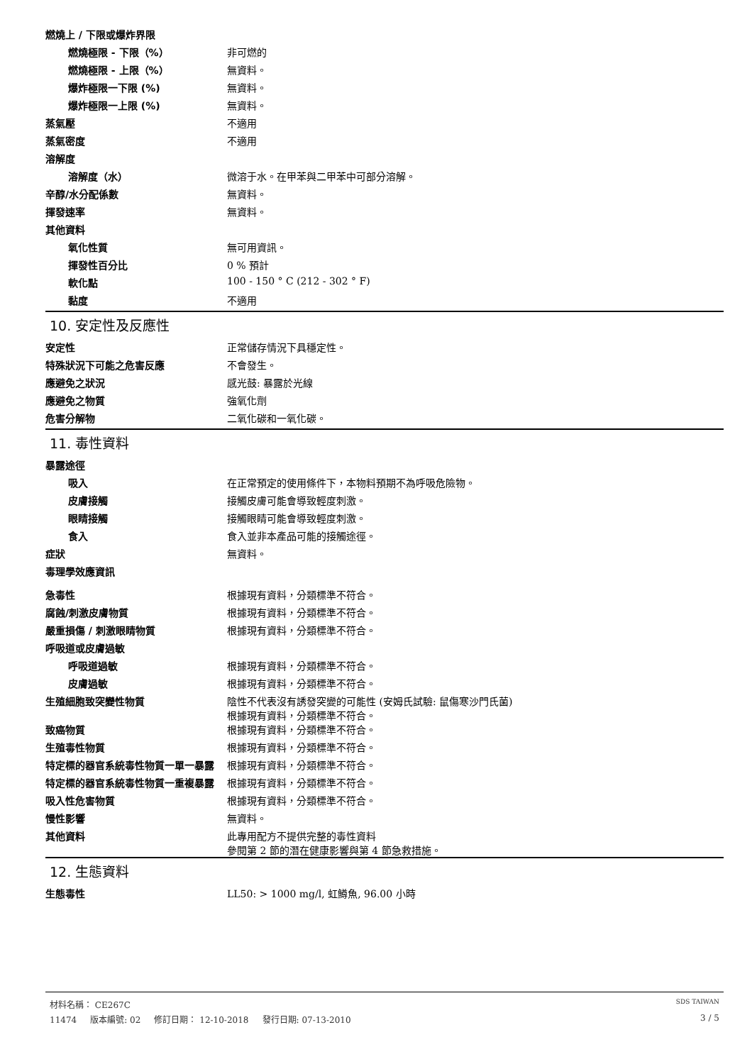燃燒上 / 下限或爆炸界限
燃燒極限 - 下限（%） 非可燃的
燃燒極限 - 上限（%） 無資料。
爆炸極限一下限 (%) 無資料。
爆炸極限一上限 (%) 無資料。
蒸氣壓 不適用
蒸氣密度 不適用
溶解度
溶解度（水） 微溶于水。在甲苯與二甲苯中可部分溶解。
辛醇/水分配係數 無資料。
揮發速率 無資料。
其他資料
氧化性質 無可用資訊。
揮發性百分比 0 % 預計
軟化點 100 - 150 ° C (212 - 302 ° F)
黏度 不適用
10. 安定性及反應性
安定性 正常儲存情況下具穩定性。
特殊狀況下可能之危害反應 不會發生。
應避免之狀況 感光鼓: 暴露於光線
應避免之物質 強氧化劑
危害分解物 二氧化碳和一氧化碳。
11. 毒性資料
暴露途徑
吸入 在正常預定的使用條件下，本物料預期不為呼吸危險物。
皮膚接觸 接觸皮膚可能會導致輕度刺激。
眼睛接觸 接觸眼睛可能會導致輕度刺激。
食入 食入並非本產品可能的接觸途徑。
症狀 無資料。
毒理學效應資訊
急毒性 根據現有資料，分類標準不符合。
腐蝕/刺激皮膚物質 根據現有資料，分類標準不符合。
嚴重損傷 / 刺激眼睛物質 根據現有資料，分類標準不符合。
呼吸道或皮膚過敏
呼吸道過敏 根據現有資料，分類標準不符合。
皮膚過敏 根據現有資料，分類標準不符合。
生殖細胞致突變性物質 陰性不代表沒有誘發突變的可能性 (安姆氏試驗: 鼠傷寒沙門氏菌)
根據現有資料，分類標準不符合。
致癌物質 根據現有資料，分類標準不符合。
生殖毒性物質 根據現有資料，分類標準不符合。
特定標的器官系統毒性物質一單一暴露 根據現有資料，分類標準不符合。
特定標的器官系統毒性物質一重複暴露 根據現有資料，分類標準不符合。
吸入性危害物質 根據現有資料，分類標準不符合。
慢性影響 無資料。
其他資料 此專用配方不提供完整的毒性資料
參閱第 2 節的潛在健康影響與第 4 節急救措施。
12. 生態資料
生態毒性 LL50: > 1000 mg/l, 虹鱒魚, 96.00 小時
材料名稱： CE267C SDS TAIWAN
11474 版本編號: 02 修訂日期： 12-10-2018 發行日期: 07-13-2010 3 / 5